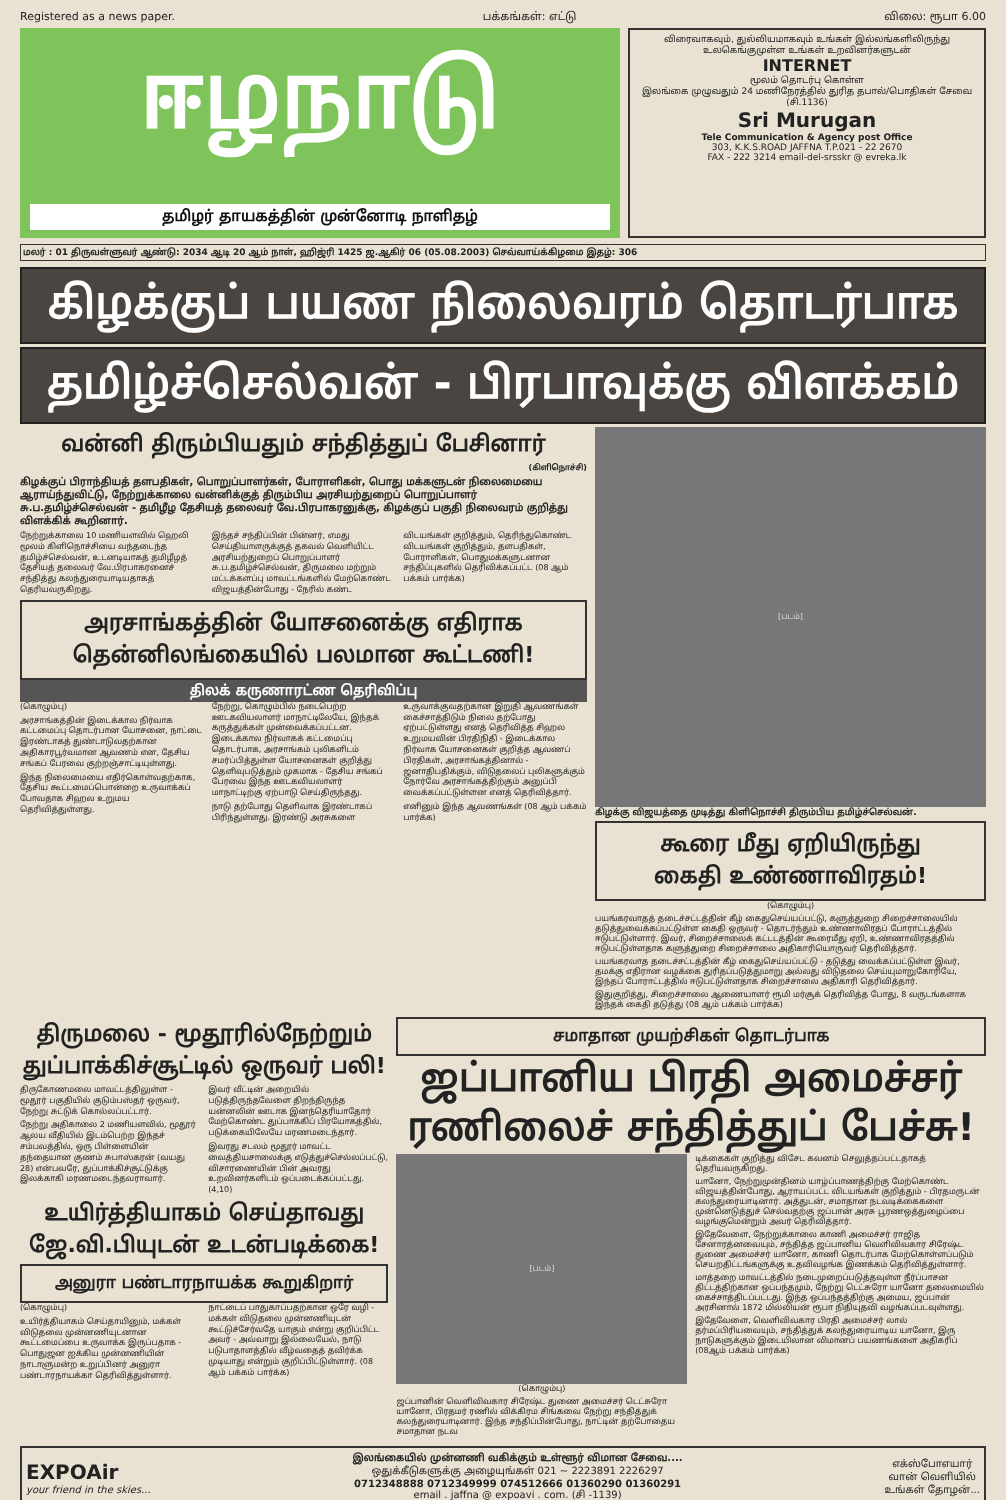Registered as a news paper. பக்கங்கள்: எட்டு விலை: ரூபா 6.00
ஈழநாடு
தமிழர் தாயகத்தின் முன்னோடி நாளிதழ்
விரைவாகவும், துல்லியமாகவும் உங்கள் இல்லங்களிலிருந்து உலகெங்குமுள்ள உங்கள் உறவினர்களுடன்
INTERNET
மூலம் தொடர்பு கொள்ள
இலங்கை முழுவதும் 24 மணிநேரத்தில் துரித தபால்/பொதிகள் சேவை (சி.1136)
Sri Murugan
Tele Communication & Agency post Office
303, K.K.S.ROAD JAFFNA T.P.021 - 22 2670
FAX - 222 3214 email-del-srsskr @ evreka.lk
மலர் : 01 திருவள்ளுவர் ஆண்டு: 2034 ஆடி 20 ஆம் நாள், ஹிஜ்ரி 1425 ஜ.ஆகிர் 06 (05.08.2003) செவ்வாய்க்கிழமை இதழ்: 306
கிழக்குப் பயண நிலைவரம் தொடர்பாக
தமிழ்ச்செல்வன் - பிரபாவுக்கு விளக்கம்
வன்னி திரும்பியதும் சந்தித்துப் பேசினார்
(கிளிநொச்சி)
கிழக்குப் பிராந்தியத் தளபதிகள், பொறுப்பாளர்கள், போராளிகள், பொது மக்களுடன் நிலைமையை ஆராய்ந்துவிட்டு, நேற்றுக்காலை வன்னிக்குத் திரும்பிய அரசியற்துறைப் பொறுப்பாளர் சு.ப.தமிழ்ச்செல்வன் - தமிழீழ தேசியத் தலைவர் வே.பிரபாகரனுக்கு, கிழக்குப் பகுதி நிலைவரம் குறித்து விளக்கிக் கூறினார்.
நேற்றுக்காலை 10 மணியளவில் ஹெலி மூலம் கிளிநொச்சியை வந்தடைந்த தமிழ்ச்செல்வன், உடனடியாகத் தமிழீழத் தேசியத் தலைவர் வே.பிரபாகரனைச் சந்தித்து கலந்துரையாடியதாகத் தெரியவருகிறது.
இந்தச் சந்திப்பின் பின்னர், எமது செய்தியாளருக்குத் தகவல் வெளியிட்ட அரசியற்துறைப் பொறுப்பாளர் சு.ப.தமிழ்ச்செல்வன், திருமலை மற்றும் மட்டக்களப்பு மாவட்டங்களில் மேற்கொண்ட விஜயத்தின்போது - நேரில் கண்ட விடயங்கள் குறித்தும், தெரிந்துகொண்ட விடயங்கள் குறித்தும், தளபதிகள், போராளிகள், பொதுமக்களுடனான சந்திப்புகளில் தெரிவிக்கப்பட்ட (08 ஆம் பக்கம் பார்க்க)
அரசாங்கத்தின் யோசனைக்கு எதிராக
தென்னிலங்கையில் பலமான கூட்டணி!
திலக் கருணாரட்ண தெரிவிப்பு
(கொழும்பு)
அரசாங்கத்தின் இடைக்கால நிர்வாக கட்டமைப்பு தொடர்பான யோசனை, நாட்டை இரண்டாகத் துண்டாடுவதற்கான அதிகாரபூர்வமான ஆவணம் என, தேசிய சங்கப் பேரவை குற்றஞ்சாட்டியுள்ளது.
இந்த நிலைமையை எதிர்கொள்வதற்காக, தேசிய கூட்டமைப்பொன்றை உருவாக்கப் போவதாக சிஹல உறுமய தெரிவித்துள்ளது.
நேற்று, கொழும்பில் நடைபெற்ற ஊடகவியலாளர் மாநாட்டிலேயே, இந்தக் கருத்துக்கள் முன்வைக்கப்பட்டன. இடைக்கால நிர்வாகக் கட்டமைப்பு தொடர்பாக, அரசாங்கம் புலிகளிடம் சமர்ப்பித்துள்ள யோசனைகள் குறித்து தெளிவுபடுத்தும் முகமாக - தேசிய சங்கப் பேரவை இந்த ஊடகவியலாளர் மாநாட்டிற்கு ஏற்பாடு செய்திருந்தது.
நாடு தற்போது தெளிவாக இரண்டாகப் பிரிந்துள்ளது. இரண்டு அரசுகளை உருவாக்குவதற்கான இறுதி ஆவணங்கள் கைச்சாத்திடும் நிலை தற்போது ஏற்பட்டுள்ளது எனத் தெரிவித்த சிஹல உறுமயவின் பிரதிநிதி - இடைக்கால நிர்வாக யோசனைகள் குறித்த ஆவணப் பிரதிகள், அரசாங்கத்தினால் - ஜனாதிபதிக்கும், விடுதலைப் புலிகளுக்கும் நோர்வே அரசாங்கத்திற்கும் அனுப்பி வைக்கப்பட்டுள்ளன எனத் தெரிவித்தார்.
எனினும் இந்த ஆவணங்கள் (08 ஆம் பக்கம் பார்க்க)
[படம்]
கிழக்கு விஜயத்தை முடித்து கிளிநொச்சி திரும்பிய தமிழ்ச்செல்வன்.
கூரை மீது ஏறியிருந்து
கைதி உண்ணாவிரதம்!
(கொழும்பு)
பயங்கரவாதத் தடைச்சட்டத்தின் கீழ் கைதுசெய்யப்பட்டு, களுத்துறை சிறைச்சாலையில் தடுத்துவைக்கப்பட்டுள்ள கைதி ஒருவர் - தொடர்ந்தும் உண்ணாவிரதப் போராட்டத்தில் ஈடுபட்டுள்ளார். இவர், சிறைச்சாலைக் கட்டடத்தின் கூரைமீது ஏறி, உண்ணாவிரதத்தில் ஈடுபட்டுள்ளதாக களுத்துறை சிறைச்சாலை அதிகாரியொருவர் தெரிவித்தார்.
பயங்கரவாத தடைச்சட்டத்தின் கீழ் கைதுசெய்யப்பட்டு - தடுத்து வைக்கப்பட்டுள்ள இவர், தமக்கு எதிரான வழக்கை துரிதப்படுத்துமாறு அல்லது விடுதலை செய்யுமாறுகோரியே, இந்தப் போராட்டத்தில் ஈடுபட்டுள்ளதாக சிறைச்சாலை அதிகாரி தெரிவித்தார்.
இதுகுறித்து, சிறைச்சாலை ஆணையாளர் ரூமி மர்சூக் தெரிவித்த போது, 8 வருடங்களாக இந்தக் கைதி தடுத்து (08 ஆம் பக்கம் பார்க்க)
திருமலை - மூதூரில்நேற்றும்
துப்பாக்கிச்சூட்டில் ஒருவர் பலி!
திருகோணமலை மாவட்டத்திலுள்ள - மூதூர் பகுதியில் குடும்பஸ்தர் ஒருவர், நேற்று சுட்டுக் கொல்லப்பட்டார்.
நேற்று அதிகாலை 2 மணியளவில், மூதூர் ஆலய வீதியில் இடம்பெற்ற இந்தச் சம்பவத்தில், ஒரு பிள்ளையின் தந்தையான குணம் சுபாஸ்கரன் (வயது 28) என்பவரே, துப்பாக்கிச்சூட்டுக்கு இலக்காகி மரணமடைந்தவராவார்.
இவர் வீட்டின் அறையில் படுத்திருந்தவேளை திறந்திருந்த யன்னலின் ஊடாக இனந்தெரியாதோர் மேற்கொண்ட துப்பாக்கிப் பிரயோகத்தில், படுக்கையிலேயே மரணமடைந்தார்.
இவரது சடலம் மூதூர் மாவட்ட வைத்தியசாலைக்கு எடுத்துச்செல்லப்பட்டு, விசாரணையின் பின் அவரது உறவினர்களிடம் ஒப்படைக்கப்பட்டது. (4,10)
உயிர்த்தியாகம் செய்தாவது
ஜே.வி.பியுடன் உடன்படிக்கை!
அனுரா பண்டாரநாயக்க கூறுகிறார்
(கொழும்பு)
உயிர்த்தியாகம் செய்தாயினும், மக்கள் விடுதலை முன்னணியுடனான கூட்டமைப்பை உருவாக்க இருப்பதாக - பொதுஜன ஐக்கிய முன்னணியின் நாடாளுமன்ற உறுப்பினர் அனுரா பண்டாரநாயக்கா தெரிவித்துள்ளார்.
நாட்டைப் பாதுகாப்பதற்கான ஒரே வழி - மக்கள் விடுதலை முன்னணியுடன் கூட்டுச்சேர்வதே யாகும் என்று குறிப்பிட்ட அவர் - அவ்வாறு இல்லையேல், நாடு படுபாதாளத்தில் வீழ்வதைத் தவிர்க்க முடியாது என்றும் குறிப்பிட்டுள்ளார். (08 ஆம் பக்கம் பார்க்க)
சமாதான முயற்சிகள் தொடர்பாக
ஜப்பானிய பிரதி அமைச்சர்
ரணிலைச் சந்தித்துப் பேச்சு!
[படம்]
(கொழும்பு)
ஜப்பானின் வெளிவிவகார சிரேஷ்ட துணை அமைச்சர் டெட்சுரோ யானோ, பிரதமர் ரணில் விக்கிரம சிங்கவை நேற்று சந்தித்துக் கலந்துரையாடினார். இந்த சந்திப்பின்போது, நாட்டின் தற்போதைய சமாதான நடவ
டிக்கைகள் குறித்து விசேட கவனம் செலுத்தப்பட்டதாகத் தெரியவருகிறது.
யானோ, நேற்றுமுன்தினம் யாழ்ப்பாணத்திற்கு மேற்கொண்ட விஜயத்தின்போது, ஆராயப்பட்ட விடயங்கள் குறித்தும் - பிரதமருடன் கலந்துரையாடினார். அத்துடன், சமாதான நடவடிக்கைகளை முன்னெடுத்துச் செல்வதற்கு ஜப்பான் அரசு பூரணஒத்துழைப்பை வழங்குமென்றும் அவர் தெரிவித்தார்.
இதேவேளை, நேற்றுக்காலை காணி அமைச்சர் ராஜித சேனாரத்னவையும், சந்தித்த ஜப்பானிய வெளிவிவகார சிரேஷ்ட துணை அமைச்சர் யானோ, காணி தொடர்பாக மேற்கொள்ளப்படும் செயறதிட்டங்களுக்கு உதவிவழங்க இணக்கம் தெரிவித்துள்ளார்.
மாத்தறை மாவட்டத்தில் நடைமுறைப்படுத்தவுள்ள நீர்ப்பாசன திட்டத்திற்கான ஒப்பந்தமும், நேற்று டெட்சுரோ யானோ தலைமையில் கைச்சாத்திடப்பட்டது. இந்த ஒப்பந்தத்திற்கு அமைய, ஜப்பான் அரசினால் 1872 மில்லியன் ரூபா நிதியுதவி வழங்கப்படவுள்ளது.
இதேவேளை, வெளிவிவகார பிரதி அமைச்சர் லால் தர்மப்பிரியவையும், சந்தித்துக் கலந்துரையாடிய யானோ, இரு நாடுகளுக்கும் இடையிலான விமானப் பயணங்களை அதிகரிப் (08ஆம் பக்கம் பார்க்க)
EXPOAir
your friend in the skies...
இலங்கையில் முன்னணி வகிக்கும் உள்ளூர் விமான சேவை....
ஒதுக்கீடுகளுக்கு அழையுங்கள் 021 ~ 2223891 2226297
0712348888 0712349999 074512666 01360290 01360291
email . jaffna @ expoavi . com. (சி -1139)
எக்ஸ்போஎயார்
வான் வெளியில்
உங்கள் தோழன்...